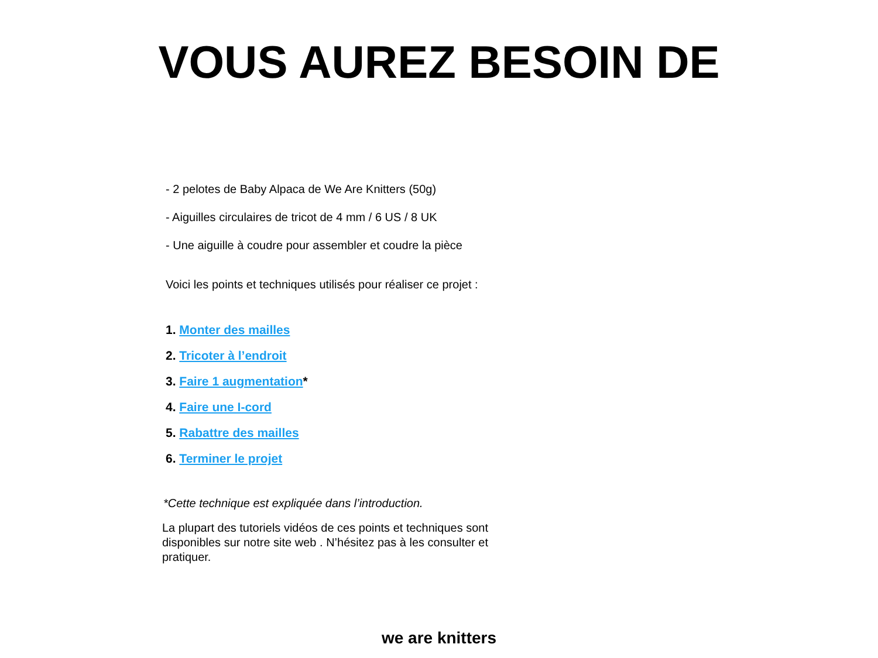VOUS AUREZ BESOIN DE
- 2 pelotes de Baby Alpaca de We Are Knitters (50g)
- Aiguilles circulaires de tricot de 4 mm / 6 US / 8 UK
- Une aiguille à coudre pour assembler et coudre la pièce
Voici les points et techniques utilisés pour réaliser ce projet :
1. Monter des mailles
2. Tricoter à l’endroit
3. Faire 1 augmentation*
4. Faire une I-cord
5. Rabattre des mailles
6. Terminer le projet
*Cette technique est expliquée dans l’introduction.
La plupart des tutoriels vidéos de ces points et techniques sont disponibles sur notre site web . N’hésitez pas à les consulter et pratiquer.
we are knitters